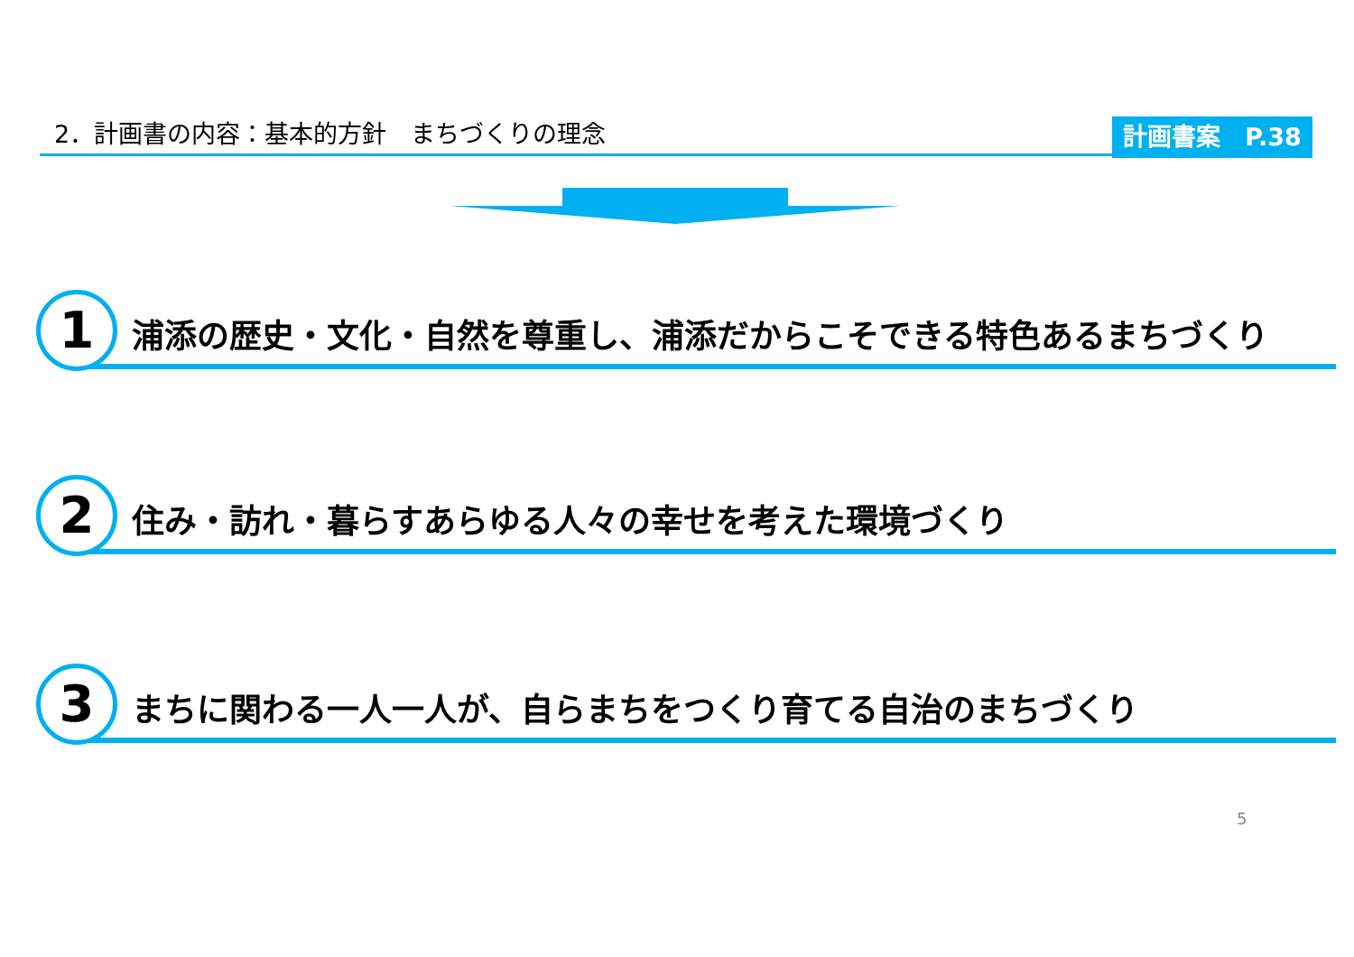2．計画書の内容：基本的方針　まちづくりの理念 計画書案　P.38
1 浦添の歴史・文化・自然を尊重し、浦添だからこそできる特色あるまちづくり
2 住み・訪れ・暮らすあらゆる人々の幸せを考えた環境づくり
3 まちに関わる一人一人が、自らまちをつくり育てる自治のまちづくり
5